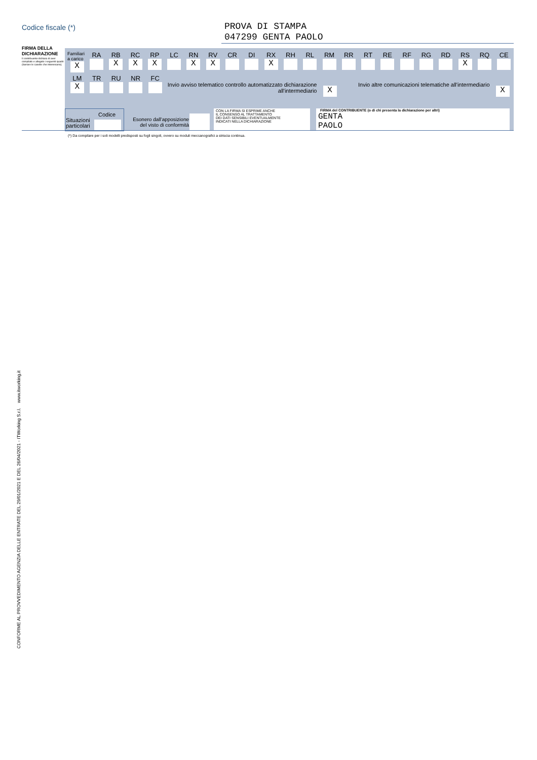Codice fiscale (*)
PROVA DI STAMPA
047299 GENTA PAOLO
FIRMA DELLA DICHIARAZIONE
Il contribuente dichiara di aver compilato e allegato i seguenti quadri (barrare le caselle che interessano).
Familiari a carico
X
RA RB
X
RC
X
RP
X
LC RN
X
RV
X
CR DI RX
X
RH RL RM RR RT RE RF RG RD RS
X
RQ CE
LM
X
TR RU NR FC
Invio avviso telematico controllo automatizzato dichiarazione all'intermediario
X
Invio altre comunicazioni telematiche all'intermediario
X
Codice
Situazioni
particolari
Esonero dall'apposizione del visto di conformità
CON LA FIRMA SI ESPRIME ANCHE
IL CONSENSO AL TRATTAMENTO
DEI DATI SENSIBILI EVENTUALMENTE
INDICATI NELLA DICHIARAZIONE
FIRMA del CONTRIBUENTE (o di chi presenta la dichiarazione per altri)
GENTA
PAOLO
(*) Da compilare per i soli modelli predisposti su fogli singoli, ovvero su moduli meccanografici a striscia continua.
CONFORME AL PROVVEDIMENTO AGENZIA DELLE ENTRATE DEL 29/01/2021 E DEL 26/04/2021 - ITWorking S.r.l. www.itworking.it